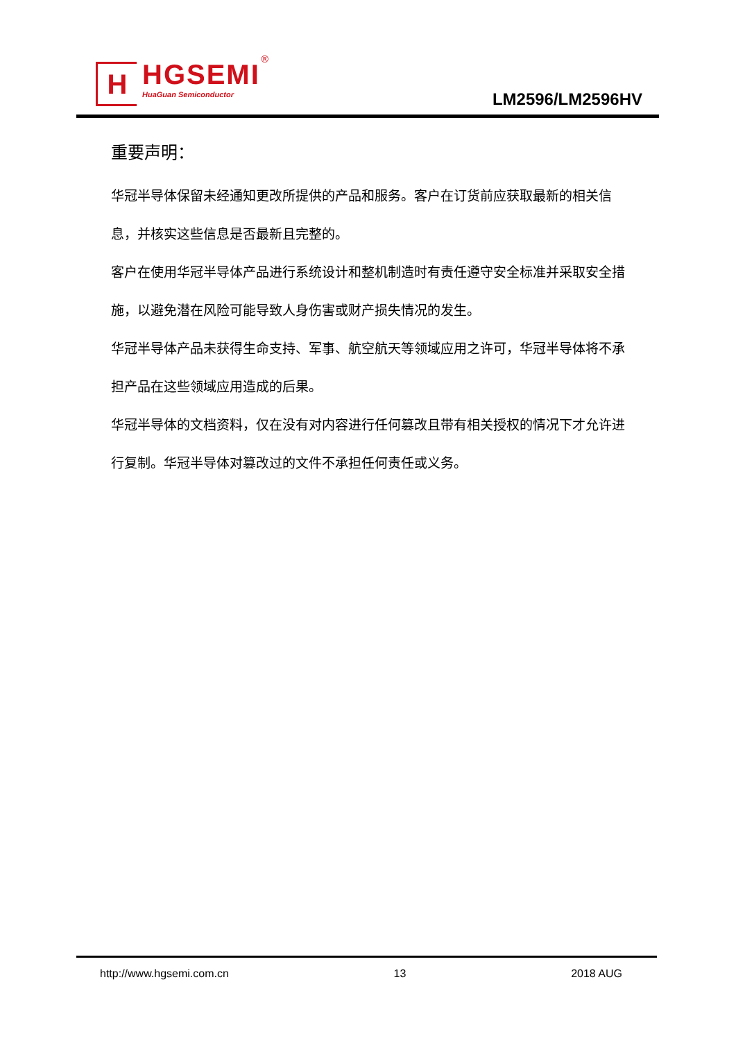H
HGSEMI
HuaGuan Semiconductor
®
LM2596/LM2596HV
重要声明：
华冠半导体保留未经通知更改所提供的产品和服务。客户在订货前应获取最新的相关信息，并核实这些信息是否最新且完整的。
客户在使用华冠半导体产品进行系统设计和整机制造时有责任遵守安全标准并采取安全措施，以避免潜在风险可能导致人身伤害或财产损失情况的发生。
华冠半导体产品未获得生命支持、军事、航空航天等领域应用之许可，华冠半导体将不承担产品在这些领域应用造成的后果。
华冠半导体的文档资料，仅在没有对内容进行任何篡改且带有相关授权的情况下才允许进行复制。华冠半导体对篡改过的文件不承担任何责任或义务。
http://www.hgsemi.com.cn 13 2018 AUG